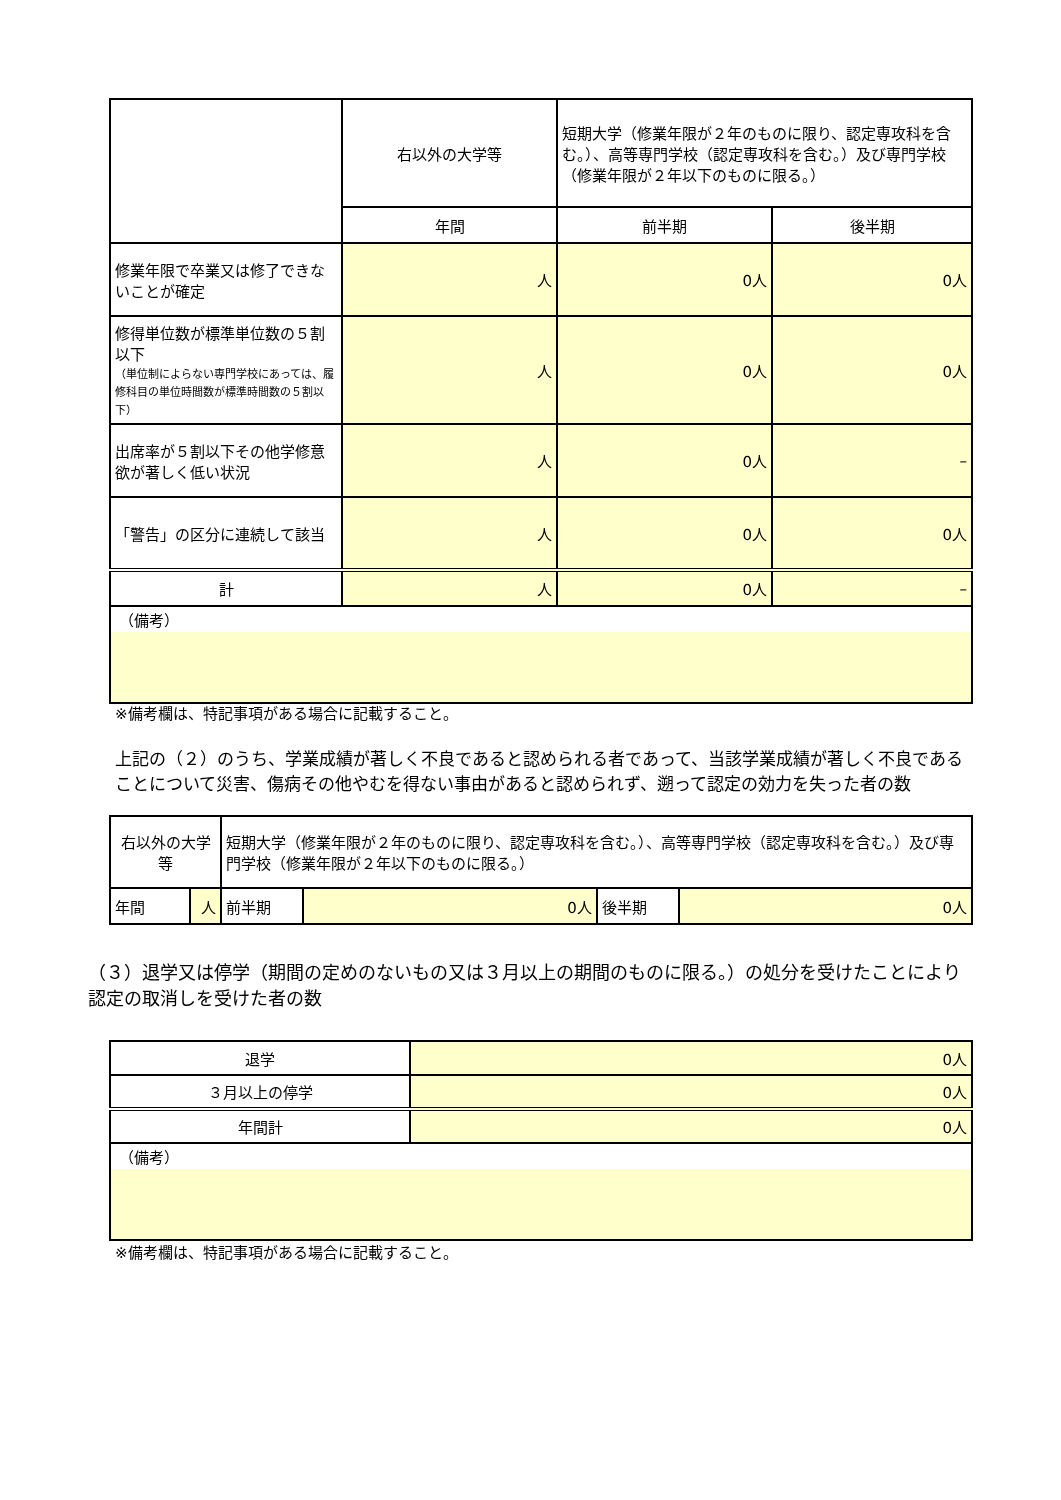| | 右以外の大学等 | 短期大学（修業年限が２年のものに限り、認定専攻科を含む。）、高等専門学校（認定専攻科を含む。）及び専門学校（修業年限が２年以下のものに限る。） | |
| | 年間 | 前半期 | 後半期 |
| 修業年限で卒業又は修了できないことが確定 | 人 | 0人 | 0人 |
| 修得単位数が標準単位数の５割以下 （単位制によらない専門学校にあっては、履修科目の単位時間数が標準時間数の５割以下） | 人 | 0人 | 0人 |
| 出席率が５割以下その他学修意欲が著しく低い状況 | 人 | 0人 | – |
| 「警告」の区分に連続して該当 | 人 | 0人 | 0人 |
| 計 | 人 | 0人 | – |
| （備考） | | | |
※備考欄は、特記事項がある場合に記載すること。
上記の（２）のうち、学業成績が著しく不良であると認められる者であって、当該学業成績が著しく不良であることについて災害、傷病その他やむを得ない事由があると認められず、遡って認定の効力を失った者の数
| 右以外の大学等 | | 短期大学（修業年限が２年のものに限り、認定専攻科を含む。）、高等専門学校（認定専攻科を含む。）及び専門学校（修業年限が２年以下のものに限る。） | | | |
| 年間 | 人 | 前半期 | 0人 | 後半期 | 0人 |
（３）退学又は停学（期間の定めのないもの又は３月以上の期間のものに限る。）の処分を受けたことにより認定の取消しを受けた者の数
| 退学 | 0人 |
| ３月以上の停学 | 0人 |
| 年間計 | 0人 |
| （備考） | |
※備考欄は、特記事項がある場合に記載すること。